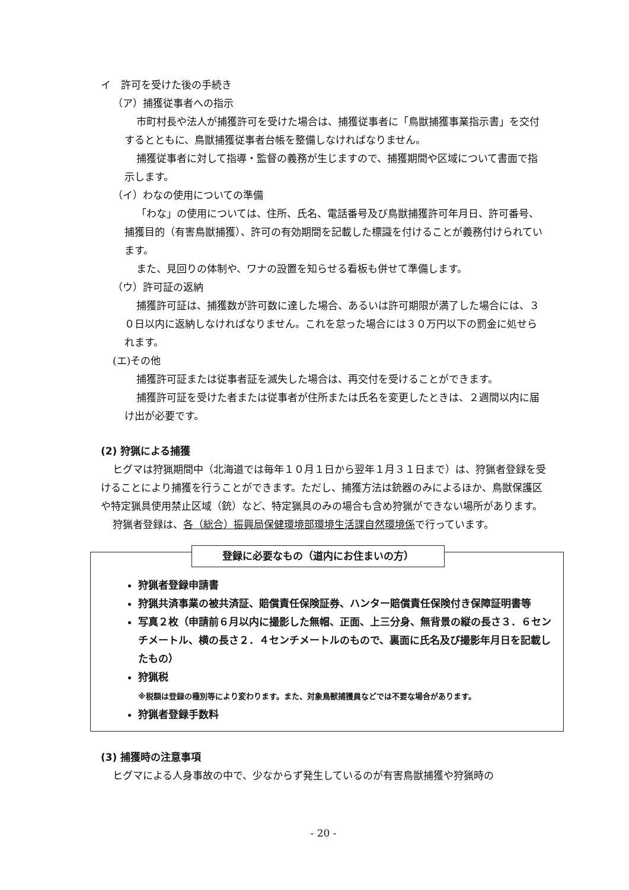イ　許可を受けた後の手続き
（ア）捕獲従事者への指示
市町村長や法人が捕獲許可を受けた場合は、捕獲従事者に「鳥獣捕獲事業指示書」を交付するとともに、鳥獣捕獲従事者台帳を整備しなければなりません。
捕獲従事者に対して指導・監督の義務が生じますので、捕獲期間や区域について書面で指示します。
（イ）わなの使用についての準備
「わな」の使用については、住所、氏名、電話番号及び鳥獣捕獲許可年月日、許可番号、捕獲目的（有害鳥獣捕獲）、許可の有効期間を記載した標識を付けることが義務付けられています。
また、見回りの体制や、ワナの設置を知らせる看板も併せて準備します。
（ウ）許可証の返納
捕獲許可証は、捕獲数が許可数に達した場合、あるいは許可期限が満了した場合には、３０日以内に返納しなければなりません。これを怠った場合には３０万円以下の罰金に処せられます。
(エ)その他
捕獲許可証または従事者証を滅失した場合は、再交付を受けることができます。
捕獲許可証を受けた者または従事者が住所または氏名を変更したときは、２週間以内に届け出が必要です。
(2) 狩猟による捕獲
ヒグマは狩猟期間中（北海道では毎年１０月１日から翌年１月３１日まで）は、狩猟者登録を受けることにより捕獲を行うことができます。ただし、捕獲方法は銃器のみによるほか、鳥獣保護区や特定猟具使用禁止区域（銃）など、特定猟具のみの場合も含め狩猟ができない場所があります。
狩猟者登録は、各（総合）振興局保健環境部環境生活課自然環境係で行っています。
登録に必要なもの（道内にお住まいの方）
狩猟者登録申請書
狩猟共済事業の被共済証、賠償責任保険証券、ハンター賠償責任保険付き保障証明書等
写真２枚（申請前６月以内に撮影した無帽、正面、上三分身、無背景の縦の長さ３．６センチメートル、横の長さ２．４センチメートルのもので、裏面に氏名及び撮影年月日を記載したもの）
狩猟税
※税額は登録の種別等により変わります。また、対象鳥獣捕獲員などでは不要な場合があります。
狩猟者登録手数料
(3) 捕獲時の注意事項
ヒグマによる人身事故の中で、少なからず発生しているのが有害鳥獣捕獲や狩猟時の
- 20 -